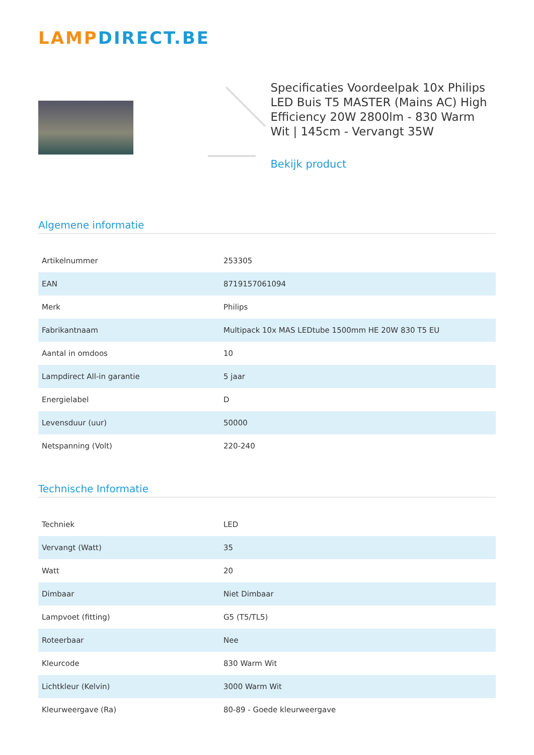LAMP DIRECT.BE
Specificaties Voordeelpak 10x Philips LED Buis T5 MASTER (Mains AC) High Efficiency 20W 2800lm - 830 Warm Wit | 145cm - Vervangt 35W
Bekijk product
Algemene informatie
| Artikelnummer | 253305 |
| EAN | 8719157061094 |
| Merk | Philips |
| Fabrikantnaam | Multipack 10x MAS LEDtube 1500mm HE 20W 830 T5 EU |
| Aantal in omdoos | 10 |
| Lampdirect All-in garantie | 5 jaar |
| Energielabel | D |
| Levensduur (uur) | 50000 |
| Netspanning (Volt) | 220-240 |
Technische Informatie
| Techniek | LED |
| Vervangt (Watt) | 35 |
| Watt | 20 |
| Dimbaar | Niet Dimbaar |
| Lampvoet (fitting) | G5 (T5/TL5) |
| Roteerbaar | Nee |
| Kleurcode | 830 Warm Wit |
| Lichtkleur (Kelvin) | 3000 Warm Wit |
| Kleurweergave (Ra) | 80-89 - Goede kleurweergave |